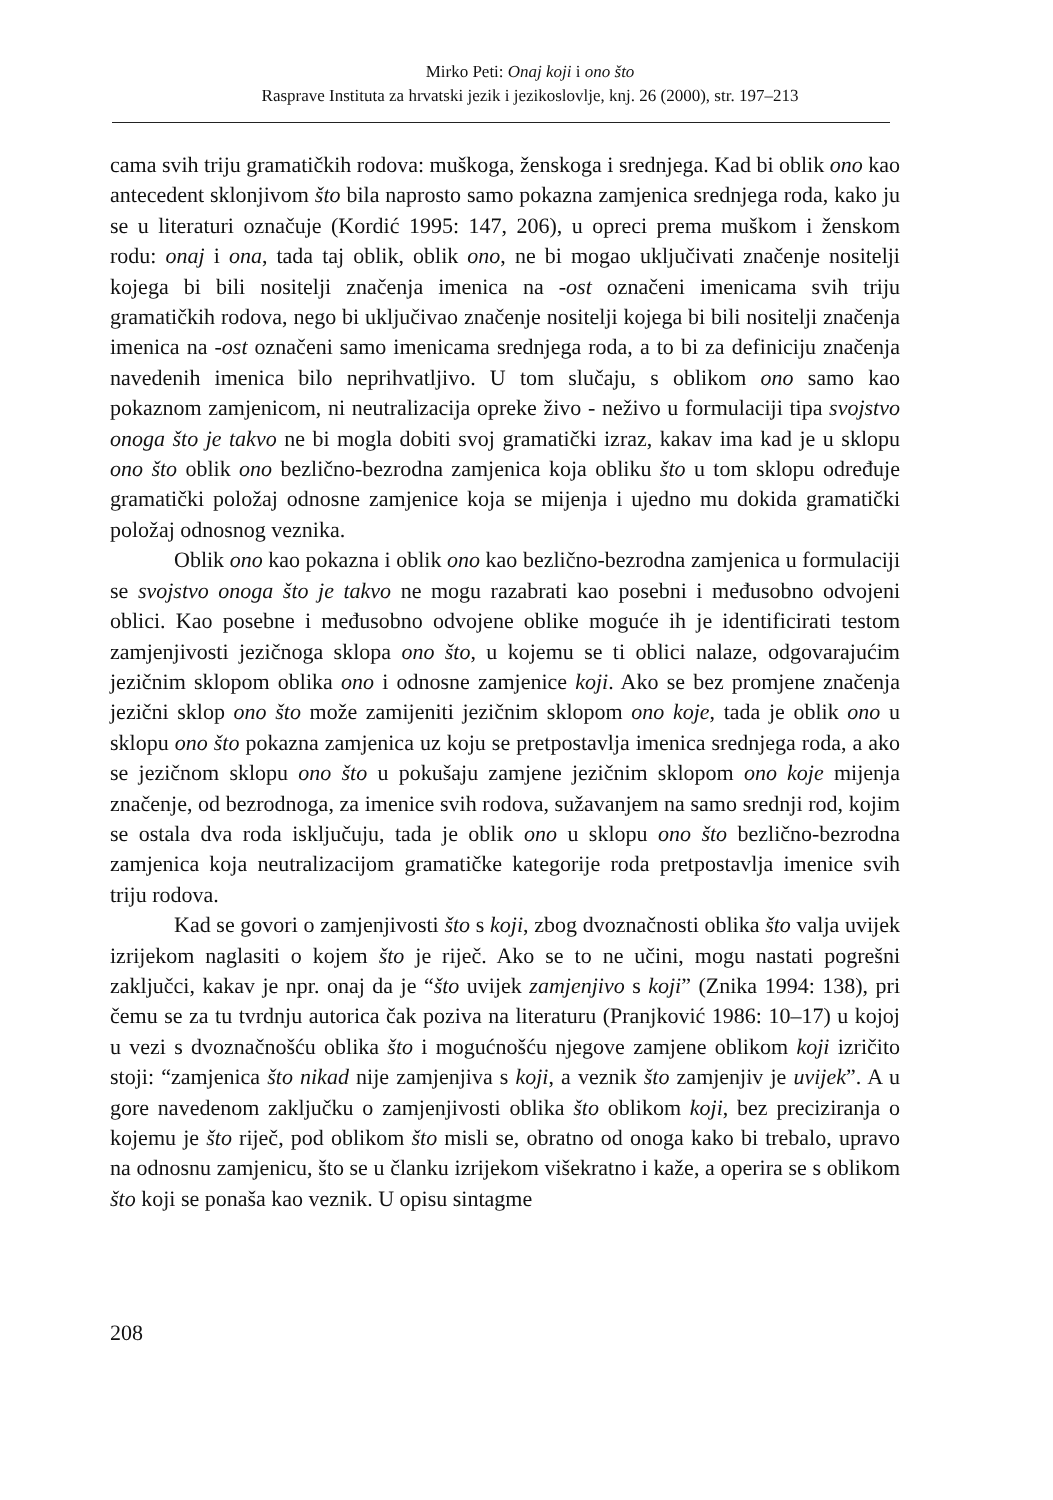Mirko Peti: Onaj koji i ono što
Rasprave Instituta za hrvatski jezik i jezikoslovlje, knj. 26 (2000), str. 197–213
cama svih triju gramatičkih rodova: muškoga, ženskoga i srednjega. Kad bi oblik ono kao antecedent sklonjivom što bila naprosto samo pokazna zamjenica srednjega roda, kako ju se u literaturi označuje (Kordić 1995: 147, 206), u opreci prema muškom i ženskom rodu: onaj i ona, tada taj oblik, oblik ono, ne bi mogao uključivati značenje nositelji kojega bi bili nositelji značenja imenica na -ost označeni imenicama svih triju gramatičkih rodova, nego bi uključivao značenje nositelji kojega bi bili nositelji značenja imenica na -ost označeni samo imenicama srednjega roda, a to bi za definiciju značenja navedenih imenica bilo neprihvatljivo. U tom slučaju, s oblikom ono samo kao pokaznom zamjenicom, ni neutralizacija opreke živo - neživo u formulaciji tipa svojstvo onoga što je takvo ne bi mogla dobiti svoj gramatički izraz, kakav ima kad je u sklopu ono što oblik ono bezlično-bezrodna zamjenica koja obliku što u tom sklopu određuje gramatički položaj odnosne zamjenice koja se mijenja i ujedno mu dokida gramatički položaj odnosnog veznika.
Oblik ono kao pokazna i oblik ono kao bezlično-bezrodna zamjenica u formulaciji se svojstvo onoga što je takvo ne mogu razabrati kao posebni i međusobno odvojeni oblici. Kao posebne i međusobno odvojene oblike moguće ih je identificirati testom zamjenjivosti jezičnoga sklopa ono što, u kojemu se ti oblici nalaze, odgovarajućim jezičnim sklopom oblika ono i odnosne zamjenice koji. Ako se bez promjene značenja jezični sklop ono što može zamijeniti jezičnim sklopom ono koje, tada je oblik ono u sklopu ono što pokazna zamjenica uz koju se pretpostavlja imenica srednjega roda, a ako se jezičnom sklopu ono što u pokušaju zamjene jezičnim sklopom ono koje mijenja značenje, od bezrodnoga, za imenice svih rodova, sužavanjem na samo srednji rod, kojim se ostala dva roda isključuju, tada je oblik ono u sklopu ono što bezlično-bezrodna zamjenica koja neutralizacijom gramatičke kategorije roda pretpostavlja imenice svih triju rodova.
Kad se govori o zamjenjivosti što s koji, zbog dvoznačnosti oblika što valja uvijek izrijekom naglasiti o kojem što je riječ. Ako se to ne učini, mogu nastati pogrešni zaključci, kakav je npr. onaj da je “što uvijek zamjenjivo s koji” (Znika 1994: 138), pri čemu se za tu tvrdnju autorica čak poziva na literaturu (Pranjković 1986: 10–17) u kojoj u vezi s dvoznačnošću oblika što i mogućnošću njegove zamjene oblikom koji izričito stoji: “zamjenica što nikad nije zamjenjiva s koji, a veznik što zamjenjiv je uvijek”. A u gore navedenom zaključku o zamjenjivosti oblika što oblikom koji, bez preciziranja o kojemu je što riječ, pod oblikom što misli se, obratno od onoga kako bi trebalo, upravo na odnosnu zamjenicu, što se u članku izrijekom višekratno i kaže, a operira se s oblikom što koji se ponaša kao veznik. U opisu sintagme
208